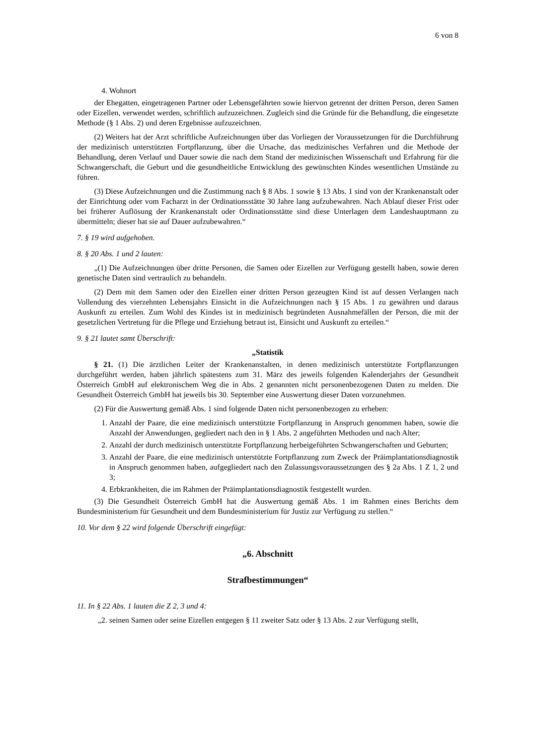6 von 8
4. Wohnort
der Ehegatten, eingetragenen Partner oder Lebensgefährten sowie hiervon getrennt der dritten Person, deren Samen oder Eizellen, verwendet werden, schriftlich aufzuzeichnen. Zugleich sind die Gründe für die Behandlung, die eingesetzte Methode (§ 1 Abs. 2) und deren Ergebnisse aufzuzeichnen.
(2) Weiters hat der Arzt schriftliche Aufzeichnungen über das Vorliegen der Voraussetzungen für die Durchführung der medizinisch unterstützten Fortpflanzung, über die Ursache, das medizinisches Verfahren und die Methode der Behandlung, deren Verlauf und Dauer sowie die nach dem Stand der medizinischen Wissenschaft und Erfahrung für die Schwangerschaft, die Geburt und die gesundheitliche Entwicklung des gewünschten Kindes wesentlichen Umstände zu führen.
(3) Diese Aufzeichnungen und die Zustimmung nach § 8 Abs. 1 sowie § 13 Abs. 1 sind von der Krankenanstalt oder der Einrichtung oder vom Facharzt in der Ordinationsstätte 30 Jahre lang aufzubewahren. Nach Ablauf dieser Frist oder bei früherer Auflösung der Krankenanstalt oder Ordinationsstätte sind diese Unterlagen dem Landeshauptmann zu übermitteln; dieser hat sie auf Dauer aufzubewahren.“
7. § 19 wird aufgehoben.
8. § 20 Abs. 1 und 2 lauten:
„(1) Die Aufzeichnungen über dritte Personen, die Samen oder Eizellen zur Verfügung gestellt haben, sowie deren genetische Daten sind vertraulich zu behandeln.
(2) Dem mit dem Samen oder den Eizellen einer dritten Person gezeugten Kind ist auf dessen Verlangen nach Vollendung des vierzehnten Lebensjahrs Einsicht in die Aufzeichnungen nach § 15 Abs. 1 zu gewähren und daraus Auskunft zu erteilen. Zum Wohl des Kindes ist in medizinisch begründeten Ausnahmefällen der Person, die mit der gesetzlichen Vertretung für die Pflege und Erziehung betraut ist, Einsicht und Auskunft zu erteilen.“
9. § 21 lautet samt Überschrift:
„Statistik
§ 21. (1) Die ärztlichen Leiter der Krankenanstalten, in denen medizinisch unterstützte Fortpflanzungen durchgeführt werden, haben jährlich spätestens zum 31. März des jeweils folgenden Kalenderjahrs der Gesundheit Österreich GmbH auf elektronischem Weg die in Abs. 2 genannten nicht personenbezogenen Daten zu melden. Die Gesundheit Österreich GmbH hat jeweils bis 30. September eine Auswertung dieser Daten vorzunehmen.
(2) Für die Auswertung gemäß Abs. 1 sind folgende Daten nicht personenbezogen zu erheben:
1. Anzahl der Paare, die eine medizinisch unterstützte Fortpflanzung in Anspruch genommen haben, sowie die Anzahl der Anwendungen, gegliedert nach den in § 1 Abs. 2 angeführten Methoden und nach Alter;
2. Anzahl der durch medizinisch unterstützte Fortpflanzung herbeigeführten Schwangerschaften und Geburten;
3. Anzahl der Paare, die eine medizinisch unterstützte Fortpflanzung zum Zweck der Präimplantationsdiagnostik in Anspruch genommen haben, aufgegliedert nach den Zulassungsvoraussetzungen des § 2a Abs. 1 Z 1, 2 und 3;
4. Erbkrankheiten, die im Rahmen der Präimplantationsdiagnostik festgestellt wurden.
(3) Die Gesundheit Österreich GmbH hat die Auswertung gemäß Abs. 1 im Rahmen eines Berichts dem Bundesministerium für Gesundheit und dem Bundesministerium für Justiz zur Verfügung zu stellen.“
10. Vor dem § 22 wird folgende Überschrift eingefügt:
„6. Abschnitt
Strafbestimmungen“
11. In § 22 Abs. 1 lauten die Z 2, 3 und 4:
„2. seinen Samen oder seine Eizellen entgegen § 11 zweiter Satz oder § 13 Abs. 2 zur Verfügung stellt,